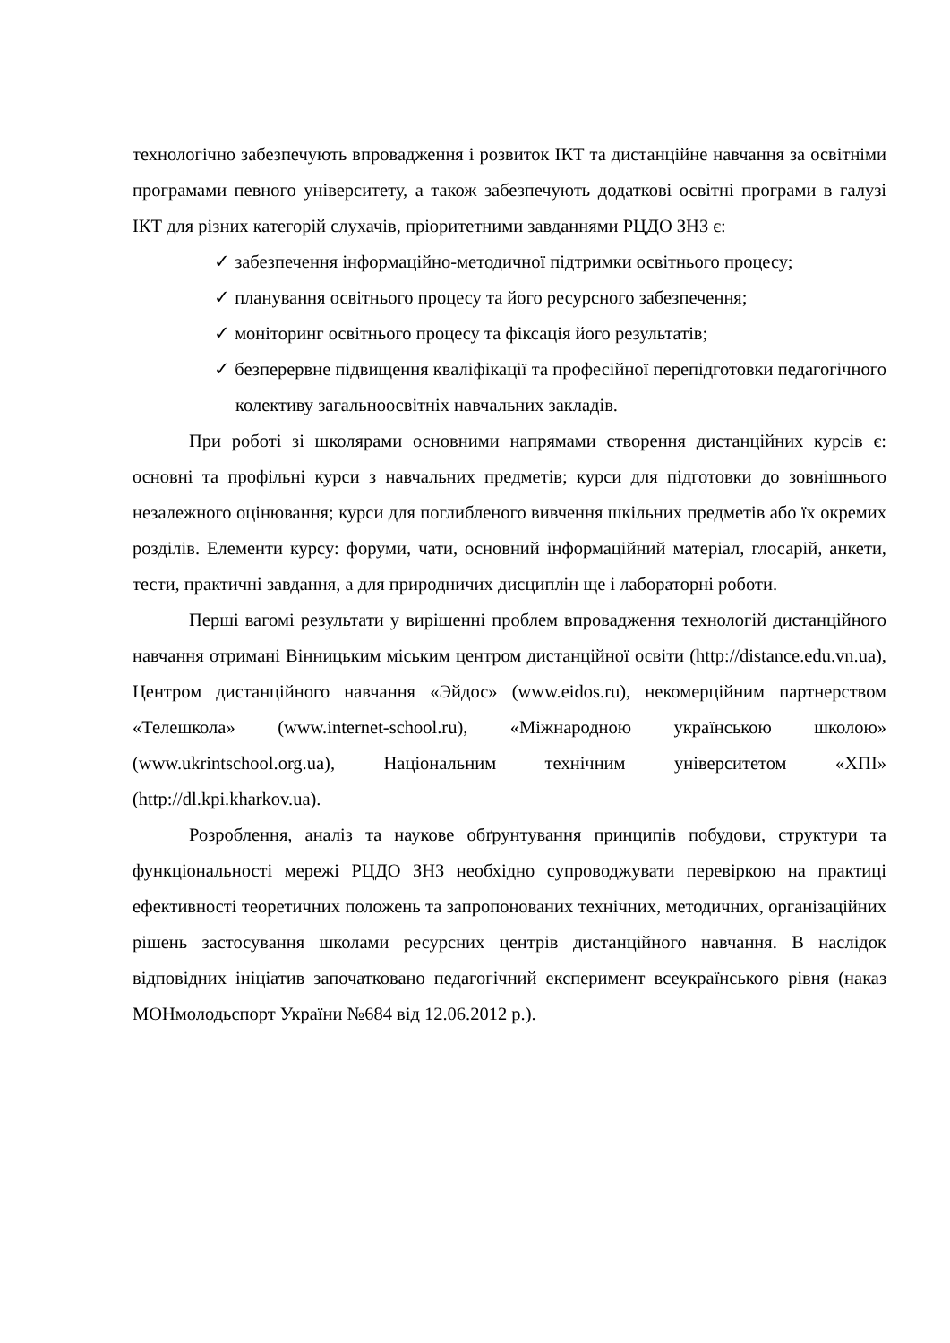технологічно забезпечують впровадження і розвиток ІКТ та дистанційне навчання за освітніми програмами певного університету, а також забезпечують додаткові освітні програми в галузі ІКТ для різних категорій слухачів, пріоритетними завданнями РЦДО ЗНЗ є:
✓ забезпечення інформаційно-методичної підтримки освітнього процесу;
✓ планування освітнього процесу та його ресурсного забезпечення;
✓ моніторинг освітнього процесу та фіксація його результатів;
✓ безперервне підвищення кваліфікації та професійної перепідготовки педагогічного колективу загальноосвітніх навчальних закладів.
При роботі зі школярами основними напрямами створення дистанційних курсів є: основні та профільні курси з навчальних предметів; курси для підготовки до зовнішнього незалежного оцінювання; курси для поглибленого вивчення шкільних предметів або їх окремих розділів. Елементи курсу: форуми, чати, основний інформаційний матеріал, глосарій, анкети, тести, практичні завдання, а для природничих дисциплін ще і лабораторні роботи.
Перші вагомі результати у вирішенні проблем впровадження технологій дистанційного навчання отримані Вінницьким міським центром дистанційної освіти (http://distance.edu.vn.ua), Центром дистанційного навчання «Эйдос» (www.eidos.ru), некомерційним партнерством «Телешкола» (www.internet-school.ru), «Міжнародною українською школою» (www.ukrintschool.org.ua), Національним технічним університетом «ХПІ» (http://dl.kpi.kharkov.ua).
Розроблення, аналіз та наукове обґрунтування принципів побудови, структури та функціональності мережі РЦДО ЗНЗ необхідно супроводжувати перевіркою на практиці ефективності теоретичних положень та запропонованих технічних, методичних, організаційних рішень застосування школами ресурсних центрів дистанційного навчання. В наслідок відповідних ініціатив започатковано педагогічний експеримент всеукраїнського рівня (наказ МОНмолодьспорт України №684 від 12.06.2012 р.).